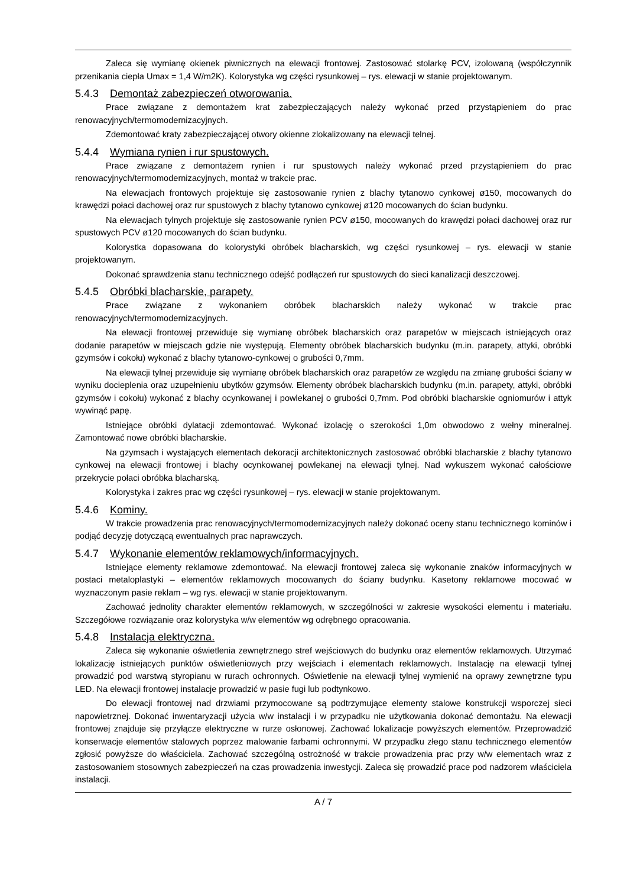Zaleca się wymianę okienek piwnicznych na elewacji frontowej. Zastosować stolarkę PCV, izolowaną (współczynnik przenikania ciepła Umax = 1,4 W/m2K). Kolorystyka wg części rysunkowej – rys. elewacji w stanie projektowanym.
5.4.3 Demontaż zabezpieczeń otworowania.
Prace związane z demontażem krat zabezpieczających należy wykonać przed przystąpieniem do prac renowacyjnych/termomodernizacyjnych.
Zdemontować kraty zabezpieczającej otwory okienne zlokalizowany na elewacji telnej.
5.4.4 Wymiana rynien i rur spustowych.
Prace związane z demontażem rynien i rur spustowych należy wykonać przed przystąpieniem do prac renowacyjnych/termomodernizacyjnych, montaż w trakcie prac.
Na elewacjach frontowych projektuje się zastosowanie rynien z blachy tytanowo cynkowej ø150, mocowanych do krawędzi połaci dachowej oraz rur spustowych z blachy tytanowo cynkowej ø120 mocowanych do ścian budynku.
Na elewacjach tylnych projektuje się zastosowanie rynien PCV ø150, mocowanych do krawędzi połaci dachowej oraz rur spustowych PCV ø120 mocowanych do ścian budynku.
Kolorystka dopasowana do kolorystyki obróbek blacharskich, wg części rysunkowej – rys. elewacji w stanie projektowanym.
Dokonać sprawdzenia stanu technicznego odejść podłączeń rur spustowych do sieci kanalizacji deszczowej.
5.4.5 Obróbki blacharskie, parapety.
Prace związane z wykonaniem obróbek blacharskich należy wykonać w trakcie prac renowacyjnych/termomodernizacyjnych.
Na elewacji frontowej przewiduje się wymianę obróbek blacharskich oraz parapetów w miejscach istniejących oraz dodanie parapetów w miejscach gdzie nie występują. Elementy obróbek blacharskich budynku (m.in. parapety, attyki, obróbki gzymsów i cokołu) wykonać z blachy tytanowo-cynkowej o grubości 0,7mm.
Na elewacji tylnej przewiduje się wymianę obróbek blacharskich oraz parapetów ze względu na zmianę grubości ściany w wyniku docieplenia oraz uzupełnieniu ubytków gzymsów. Elementy obróbek blacharskich budynku (m.in. parapety, attyki, obróbki gzymsów i cokołu) wykonać z blachy ocynkowanej i powlekanej o grubości 0,7mm. Pod obróbki blacharskie ogniomurów i attyk wywinąć papę.
Istniejące obróbki dylatacji zdemontować. Wykonać izolację o szerokości 1,0m obwodowo z wełny mineralnej. Zamontować nowe obróbki blacharskie.
Na gzymsach i wystających elementach dekoracji architektonicznych zastosować obróbki blacharskie z blachy tytanowo cynkowej na elewacji frontowej i blachy ocynkowanej powlekanej na elewacji tylnej. Nad wykuszem wykonać całościowe przekrycie połaci obróbka blacharską.
Kolorystyka i zakres prac wg części rysunkowej – rys. elewacji w stanie projektowanym.
5.4.6 Kominy.
W trakcie prowadzenia prac renowacyjnych/termomodernizacyjnych należy dokonać oceny stanu technicznego kominów i podjąć decyzję dotyczącą ewentualnych prac naprawczych.
5.4.7 Wykonanie elementów reklamowych/informacyjnych.
Istniejące elementy reklamowe zdemontować. Na elewacji frontowej zaleca się wykonanie znaków informacyjnych w postaci metaloplastyki – elementów reklamowych mocowanych do ściany budynku. Kasetony reklamowe mocować w wyznaczonym pasie reklam – wg rys. elewacji w stanie projektowanym.
Zachować jednolity charakter elementów reklamowych, w szczególności w zakresie wysokości elementu i materiału. Szczegółowe rozwiązanie oraz kolorystyka w/w elementów wg odrębnego opracowania.
5.4.8 Instalacja elektryczna.
Zaleca się wykonanie oświetlenia zewnętrznego stref wejściowych do budynku oraz elementów reklamowych. Utrzymać lokalizację istniejących punktów oświetleniowych przy wejściach i elementach reklamowych. Instalację na elewacji tylnej prowadzić pod warstwą styropianu w rurach ochronnych. Oświetlenie na elewacji tylnej wymienić na oprawy zewnętrzne typu LED. Na elewacji frontowej instalacje prowadzić w pasie fugi lub podtynkowo.
Do elewacji frontowej nad drzwiami przymocowane są podtrzymujące elementy stalowe konstrukcji wsporczej sieci napowietrznej. Dokonać inwentaryzacji użycia w/w instalacji i w przypadku nie użytkowania dokonać demontażu. Na elewacji frontowej znajduje się przyłącze elektryczne w rurze osłonowej. Zachować lokalizacje powyższych elementów. Przeprowadzić konserwacje elementów stalowych poprzez malowanie farbami ochronnymi. W przypadku złego stanu technicznego elementów zgłosić powyższe do właściciela. Zachować szczególną ostrożność w trakcie prowadzenia prac przy w/w elementach wraz z zastosowaniem stosownych zabezpieczeń na czas prowadzenia inwestycji. Zaleca się prowadzić prace pod nadzorem właściciela instalacji.
A / 7